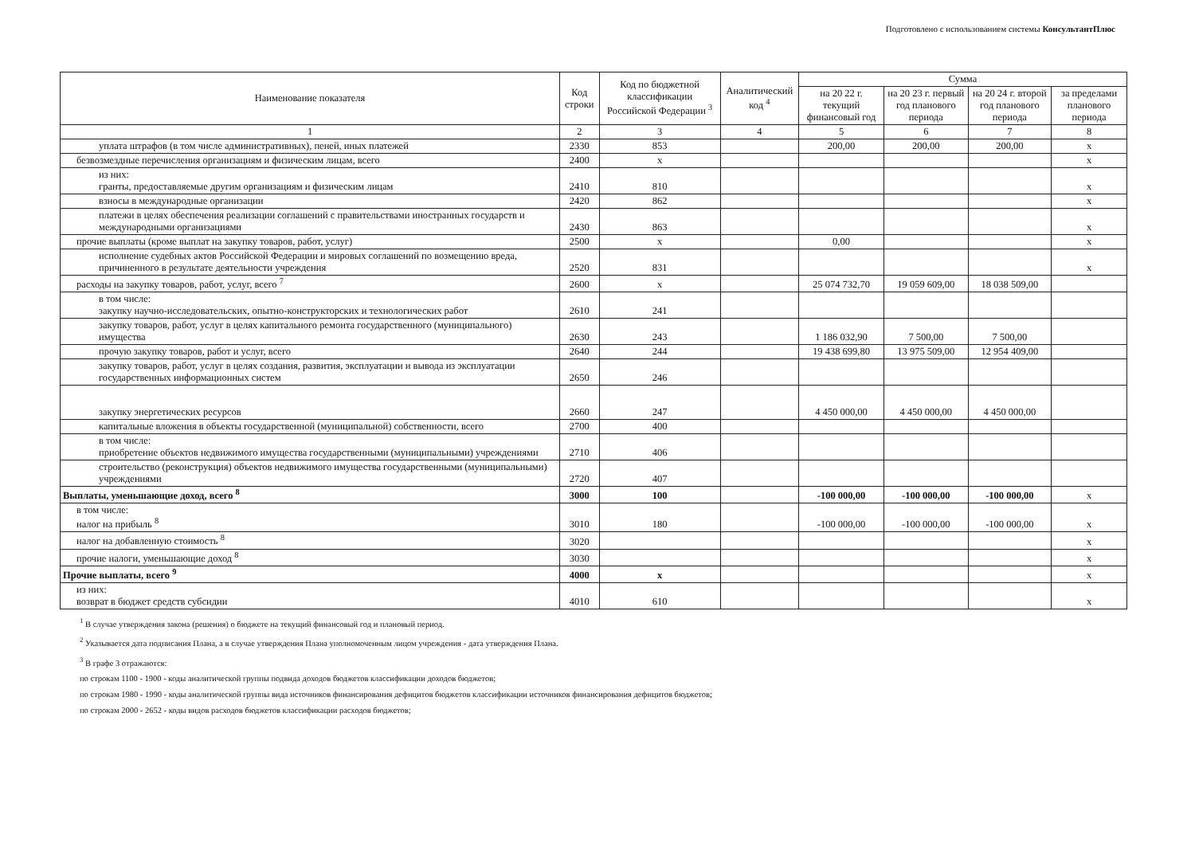Подготовлено с использованием системы КонсультантПлюс
| Наименование показателя | Код строки | Код по бюджетной классификации Российской Федерации <sup>3</sup> | Аналитический код <sup>4</sup> | Сумма | | | |
| --- | --- | --- | --- | --- | --- | --- | --- |
| | | | | на 20 22 г. текущий финансовый год | на 20 23 г. первый год планового периода | на 20 24 г. второй год планового периода | за пределами планового периода |
| 1 | 2 | 3 | 4 | 5 | 6 | 7 | 8 |
| уплата штрафов (в том числе административных), пеней, иных платежей | 2330 | 853 | | 200,00 | 200,00 | 200,00 | x |
| безвозмездные перечисления организациям и физическим лицам, всего | 2400 | x | | | | | x |
| из них: гранты, предоставляемые другим организациям и физическим лицам | 2410 | 810 | | | | | x |
| взносы в международные организации | 2420 | 862 | | | | | x |
| платежи в целях обеспечения реализации соглашений с правительствами иностранных государств и международными организациями | 2430 | 863 | | | | | x |
| прочие выплаты (кроме выплат на закупку товаров, работ, услуг) | 2500 | x | | 0,00 | | | x |
| исполнение судебных актов Российской Федерации и мировых соглашений по возмещению вреда, причиненного в результате деятельности учреждения | 2520 | 831 | | | | | x |
| расходы на закупку товаров, работ, услуг, всего <sup>7</sup> | 2600 | x | | 25 074 732,70 | 19 059 609,00 | 18 038 509,00 | |
| в том числе: закупку научно-исследовательских, опытно-конструкторских и технологических работ | 2610 | 241 | | | | | |
| закупку товаров, работ, услуг в целях капитального ремонта государственного (муниципального) имущества | 2630 | 243 | | 1 186 032,90 | 7 500,00 | 7 500,00 | |
| прочую закупку товаров, работ и услуг, всего | 2640 | 244 | | 19 438 699,80 | 13 975 509,00 | 12 954 409,00 | |
| закупку товаров, работ, услуг в целях создания, развития, эксплуатации и вывода из эксплуатации государственных информационных систем | 2650 | 246 | | | | | |
| закупку энергетических ресурсов | 2660 | 247 | | 4 450 000,00 | 4 450 000,00 | 4 450 000,00 | |
| капитальные вложения в объекты государственной (муниципальной) собственности, всего | 2700 | 400 | | | | | |
| в том числе: приобретение объектов недвижимого имущества государственными (муниципальными) учреждениями | 2710 | 406 | | | | | |
| строительство (реконструкция) объектов недвижимого имущества государственными (муниципальными) учреждениями | 2720 | 407 | | | | | |
| Выплаты, уменьшающие доход, всего <sup>8</sup> | 3000 | 100 | | -100 000,00 | -100 000,00 | -100 000,00 | x |
| в том числе: налог на прибыль <sup>8</sup> | 3010 | 180 | | -100 000,00 | -100 000,00 | -100 000,00 | x |
| налог на добавленную стоимость <sup>8</sup> | 3020 | | | | | | x |
| прочие налоги, уменьшающие доход <sup>8</sup> | 3030 | | | | | | x |
| Прочие выплаты, всего <sup>9</sup> | 4000 | x | | | | | x |
| из них: возврат в бюджет средств субсидии | 4010 | 610 | | | | | x |
<sup>1</sup> В случае утверждения закона (решения) о бюджете на текущий финансовый год и плановый период.
<sup>2</sup> Указывается дата подписания Плана, а в случае утверждения Плана уполномоченным лицом учреждения - дата утверждения Плана.
<sup>3</sup> В графе 3 отражаются:
по строкам 1100 - 1900 - коды аналитической группы подвида доходов бюджетов классификации доходов бюджетов;
по строкам 1980 - 1990 - коды аналитической группы вида источников финансирования дефицитов бюджетов классификации источников финансирования дефицитов бюджетов;
по строкам 2000 - 2652 - коды видов расходов бюджетов классификации расходов бюджетов;